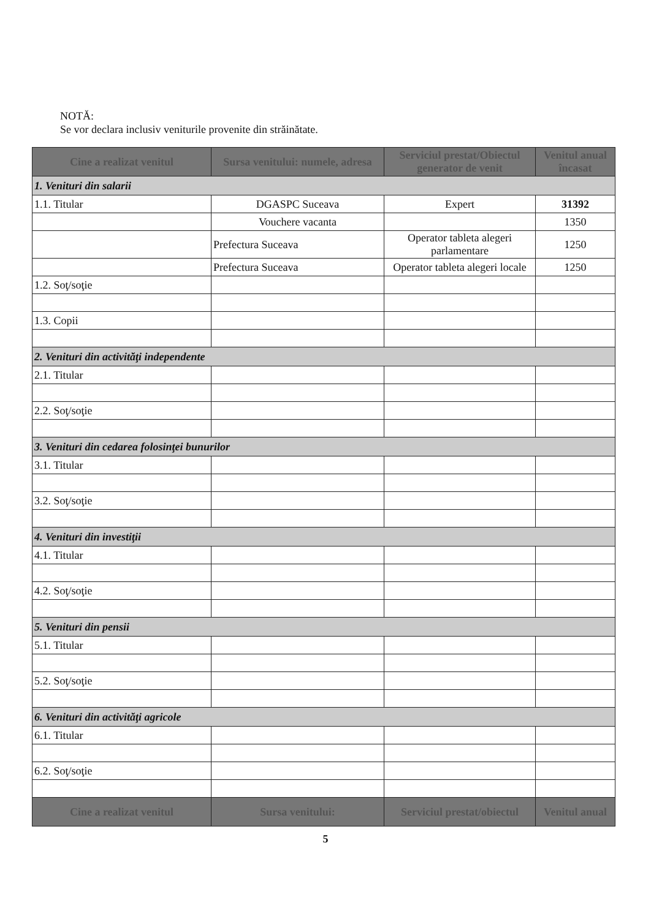NOTĂ:
Se vor declara inclusiv veniturile provenite din străinătate.
| Cine a realizat venitul | Sursa venitului: numele, adresa | Serviciul prestat/Obiectul generator de venit | Venitul anual încasat |
| --- | --- | --- | --- |
| 1. Venituri din salarii | | | |
| 1.1. Titular | DGASPC Suceava | Expert | 31392 |
| | Vouchere vacanta | | 1350 |
| | Prefectura Suceava | Operator tableta alegeri parlamentare | 1250 |
| | Prefectura Suceava | Operator tableta alegeri locale | 1250 |
| 1.2. Soţ/soţie | | | |
| 1.3. Copii | | | |
| 2. Venituri din activităţi independente | | | |
| 2.1. Titular | | | |
| 2.2. Soţ/soţie | | | |
| 3. Venituri din cedarea folosinţei bunurilor | | | |
| 3.1. Titular | | | |
| 3.2. Soţ/soţie | | | |
| 4. Venituri din investiţii | | | |
| 4.1. Titular | | | |
| 4.2. Soţ/soţie | | | |
| 5. Venituri din pensii | | | |
| 5.1. Titular | | | |
| 5.2. Soţ/soţie | | | |
| 6. Venituri din activităţi agricole | | | |
| 6.1. Titular | | | |
| 6.2. Soţ/soţie | | | |
| Cine a realizat venitul | Sursa venitului: | Serviciul prestat/obiectul | Venitul anual |
5